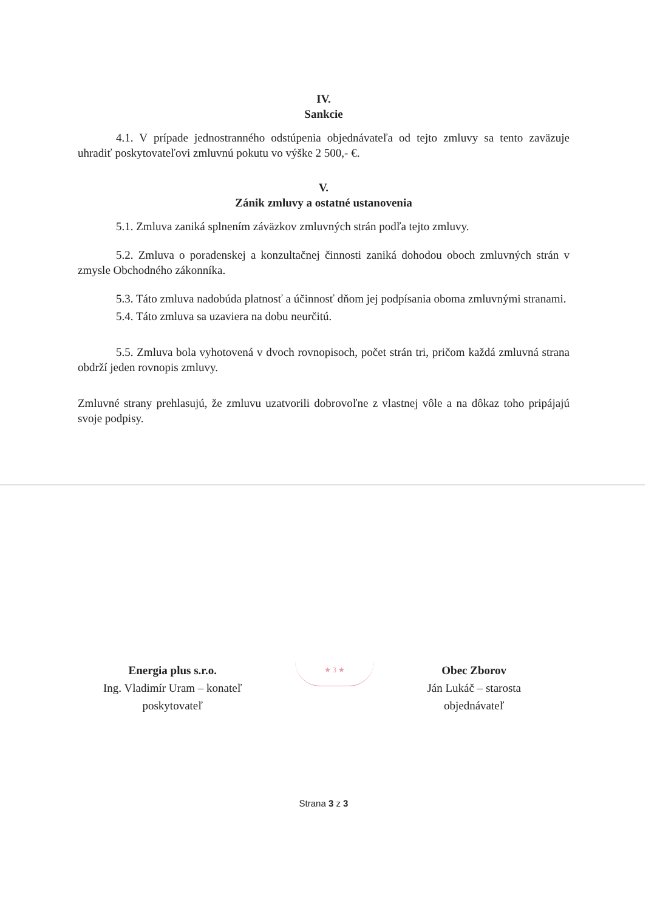IV.
Sankcie
4.1. V prípade jednostranného odstúpenia objednávateľa od tejto zmluvy sa tento zaväzuje uhradiť poskytovateľovi zmluvnú pokutu vo výške 2 500,- €.
V.
Zánik zmluvy a ostatné ustanovenia
5.1. Zmluva zaniká splnením záväzkov zmluvných strán podľa tejto zmluvy.
5.2. Zmluva o poradenskej a konzultačnej činnosti zaniká dohodou oboch zmluvných strán v zmysle Obchodného zákonníka.
5.3. Táto zmluva nadobúda platnosť a účinnosť dňom jej podpísania oboma zmluvnými stranami.
5.4. Táto zmluva sa uzaviera na dobu neurčitú.
5.5. Zmluva bola vyhotovená v dvoch rovnopisoch, počet strán tri, pričom každá zmluvná strana obdrží jeden rovnopis zmluvy.
Zmluvné strany prehlasujú, že zmluvu uzatvorili dobrovoľne z vlastnej vôle a na dôkaz toho pripájajú svoje podpisy.
Energia plus s.r.o.
Ing. Vladimír Uram – konateľ
poskytovateľ
★ 3 ★
Obec Zborov
Ján Lukáč – starosta
objednávateľ
Strana 3 z 3